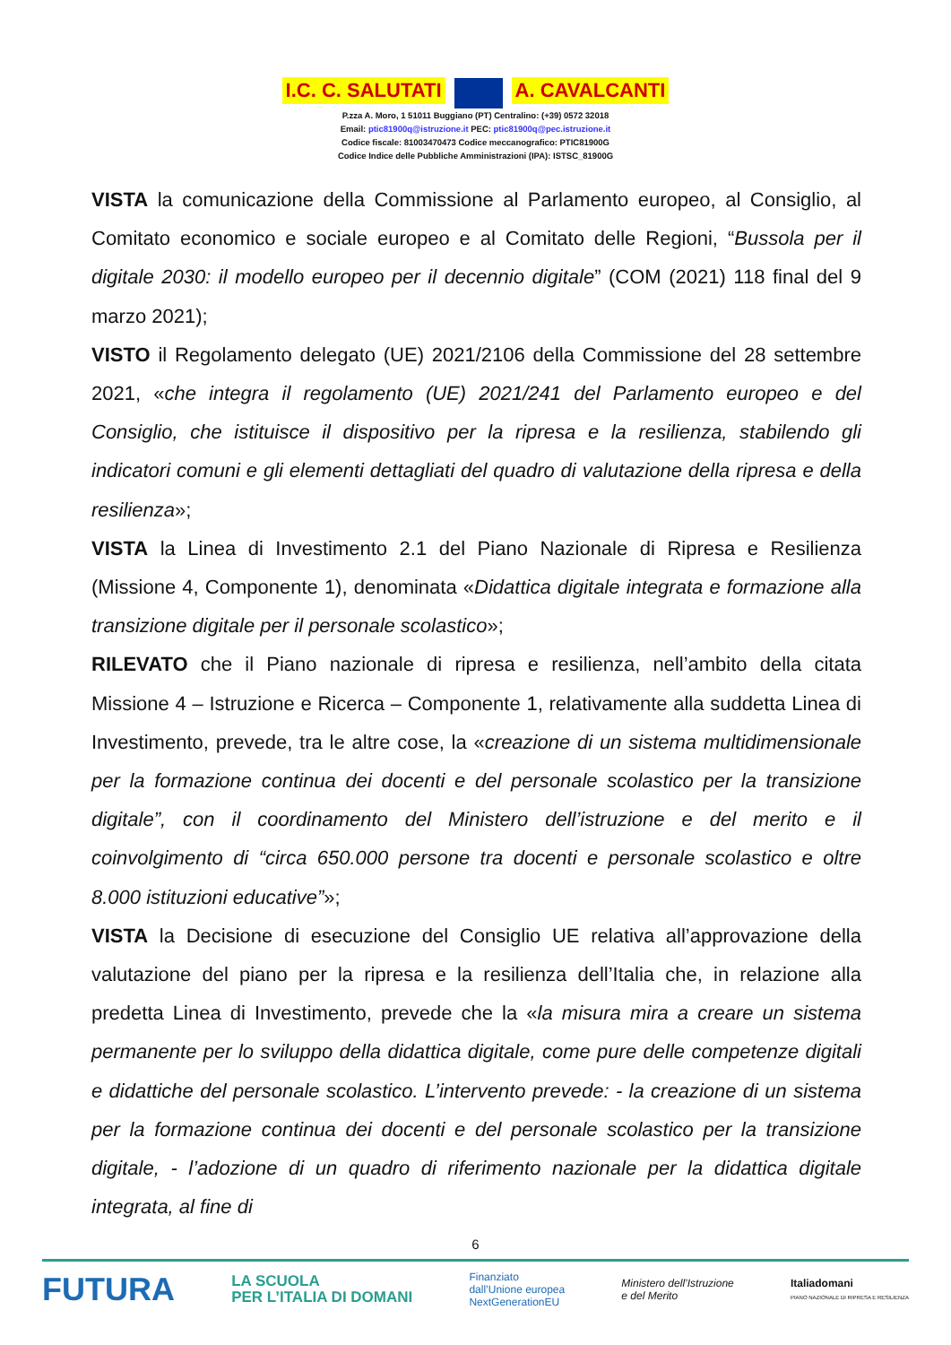I.C. C. SALUTATI A. CAVALCANTI
P.zza A. Moro, 1 51011 Buggiano (PT) Centralino: (+39) 0572 32018
Email: ptic81900q@istruzione.it PEC: ptic81900q@pec.istruzione.it
Codice fiscale: 81003470473 Codice meccanografico: PTIC81900G
Codice Indice delle Pubbliche Amministrazioni (IPA): ISTSC_81900G
VISTA la comunicazione della Commissione al Parlamento europeo, al Consiglio, al Comitato economico e sociale europeo e al Comitato delle Regioni, “Bussola per il digitale 2030: il modello europeo per il decennio digitale” (COM (2021) 118 final del 9 marzo 2021);
VISTO il Regolamento delegato (UE) 2021/2106 della Commissione del 28 settembre 2021, «che integra il regolamento (UE) 2021/241 del Parlamento europeo e del Consiglio, che istituisce il dispositivo per la ripresa e la resilienza, stabilendo gli indicatori comuni e gli elementi dettagliati del quadro di valutazione della ripresa e della resilienza»;
VISTA la Linea di Investimento 2.1 del Piano Nazionale di Ripresa e Resilienza (Missione 4, Componente 1), denominata «Didattica digitale integrata e formazione alla transizione digitale per il personale scolastico»;
RILEVATO che il Piano nazionale di ripresa e resilienza, nell’ambito della citata Missione 4 – Istruzione e Ricerca – Componente 1, relativamente alla suddetta Linea di Investimento, prevede, tra le altre cose, la «creazione di un sistema multidimensionale per la formazione continua dei docenti e del personale scolastico per la transizione digitale”, con il coordinamento del Ministero dell’istruzione e del merito e il coinvolgimento di “circa 650.000 persone tra docenti e personale scolastico e oltre 8.000 istituzioni educative”»;
VISTA la Decisione di esecuzione del Consiglio UE relativa all’approvazione della valutazione del piano per la ripresa e la resilienza dell’Italia che, in relazione alla predetta Linea di Investimento, prevede che la «la misura mira a creare un sistema permanente per lo sviluppo della didattica digitale, come pure delle competenze digitali e didattiche del personale scolastico. L’intervento prevede: - la creazione di un sistema per la formazione continua dei docenti e del personale scolastico per la transizione digitale, - l’adozione di un quadro di riferimento nazionale per la didattica digitale integrata, al fine di
6
FUTURA LA SCUOLA
PER L’ITALIA DI DOMANI Finanziato
dall’Unione europea
NextGenerationEU Ministero dell’Istruzione
e del Merito Italiadomani
PIANO NAZIONALE DI RIPRESA E RESILIENZA